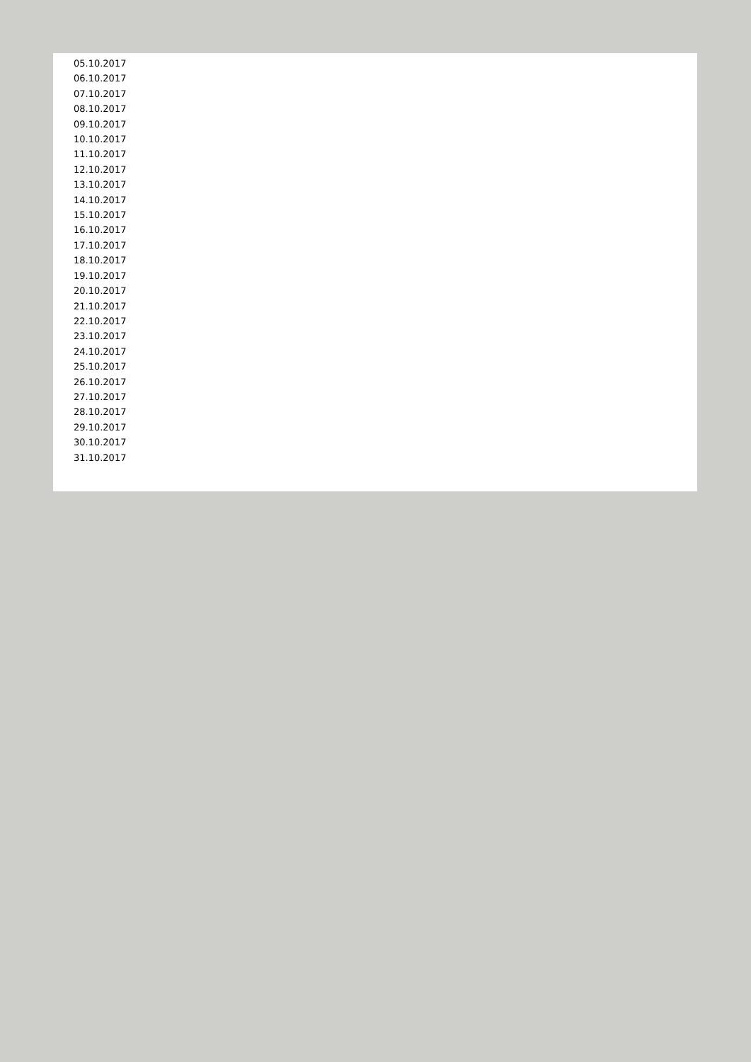05.10.2017
06.10.2017
07.10.2017
08.10.2017
09.10.2017
10.10.2017
11.10.2017
12.10.2017
13.10.2017
14.10.2017
15.10.2017
16.10.2017
17.10.2017
18.10.2017
19.10.2017
20.10.2017
21.10.2017
22.10.2017
23.10.2017
24.10.2017
25.10.2017
26.10.2017
27.10.2017
28.10.2017
29.10.2017
30.10.2017
31.10.2017